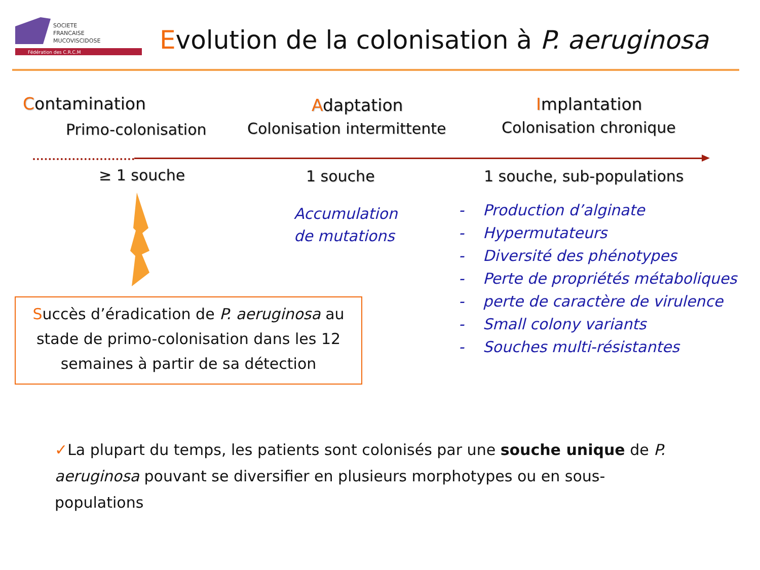SOCIETE
FRANCAISE
MUCOVISCIDOSE
Fédération des C.R.C.M
Evolution de la colonisation à P. aeruginosa
Contamination
Primo-colonisation
Adaptation
Colonisation intermittente
Implantation
Colonisation chronique
≥ 1 souche 1 souche 1 souche, sub-populations
Accumulation
de mutations
- Production d’alginate
- Hypermutateurs
- Diversité des phénotypes
- Perte de propriétés métaboliques
- perte de caractère de virulence
- Small colony variants
- Souches multi-résistantes
Succès d’éradication de P. aeruginosa au stade de primo-colonisation dans les 12 semaines à partir de sa détection
✓La plupart du temps, les patients sont colonisés par une souche unique de P. aeruginosa pouvant se diversifier en plusieurs morphotypes ou en sous-populations